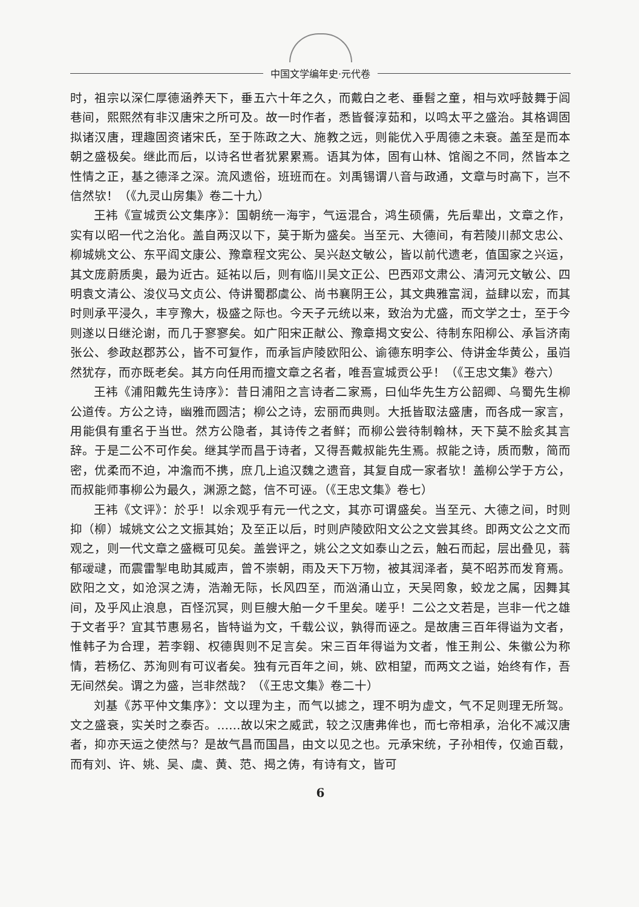中国文学编年史·元代卷
时，祖宗以深仁厚德涵养天下，垂五六十年之久，而戴白之老、垂髫之童，相与欢呼鼓舞于闾巷间，熙熙然有非汉唐宋之所可及。故一时作者，悉皆餐淳茹和，以鸣太平之盛治。其格调固拟诸汉唐，理趣固资诸宋氏，至于陈政之大、施教之远，则能优入乎周德之未衰。盖至是而本朝之盛极矣。继此而后，以诗名世者犹累累焉。语其为体，固有山林、馆阁之不同，然皆本之性情之正，基之德泽之深。流风遗俗，班班而在。刘禹锡谓八音与政通，文章与时高下，岂不信然欤！（《九灵山房集》卷二十九）
王袆《宣城贡公文集序》：国朝统一海宇，气运混合，鸿生硕儒，先后辈出，文章之作，实有以昭一代之治化。盖自两汉以下，莫于斯为盛矣。当至元、大德间，有若陵川郝文忠公、柳城姚文公、东平阎文康公、豫章程文宪公、吴兴赵文敏公，皆以前代遗老，值国家之兴运，其文庞蔚质奥，最为近古。延祐以后，则有临川吴文正公、巴西邓文肃公、清河元文敏公、四明袁文清公、浚仪马文贞公、侍讲蜀郡虞公、尚书襄阴王公，其文典雅富润，益肆以宏，而其时则承平浸久，丰亨豫大，极盛之际也。今天子元统以来，致治为尤盛，而文学之士，至于今则遂以日继沦谢，而几于寥寥矣。如广阳宋正献公、豫章揭文安公、待制东阳柳公、承旨济南张公、参政赵郡苏公，皆不可复作，而承旨庐陵欧阳公、谕德东明李公、侍讲金华黄公，虽岿然犹存，而亦既老矣。其方向任用而擅文章之名者，唯吾宣城贡公乎！（《王忠文集》卷六）
王袆《浦阳戴先生诗序》：昔日浦阳之言诗者二家焉，曰仙华先生方公韶卿、乌蜀先生柳公道传。方公之诗，幽雅而圆洁；柳公之诗，宏丽而典则。大抵皆取法盛唐，而各成一家言，用能俱有重名于当世。然方公隐者，其诗传之者鲜；而柳公尝待制翰林，天下莫不脍炙其言辞。于是二公不可作矣。继其学而昌于诗者，又得吾戴叔能先生焉。叔能之诗，质而敷，简而密，优柔而不迫，冲澹而不携，庶几上追汉魏之遗音，其复自成一家者欤！盖柳公学于方公，而叔能师事柳公为最久，渊源之懿，信不可诬。（《王忠文集》卷七）
王袆《文评》：於乎！以余观乎有元一代之文，其亦可谓盛矣。当至元、大德之间，时则抑（柳）城姚文公之文振其始；及至正以后，时则庐陵欧阳文公之文尝其终。即两文公之文而观之，则一代文章之盛概可见矣。盖尝评之，姚公之文如泰山之云，触石而起，层出叠见，蓊郁叆叇，而震雷掣电助其威声，曾不崇朝，雨及天下万物，被其润泽者，莫不昭苏而发育焉。欧阳之文，如沧溟之涛，浩瀚无际，长风四至，而汹涌山立，天吴罔象，蛟龙之属，因舞其间，及乎风止浪息，百怪沉冥，则巨艘大舶一夕千里矣。嗟乎！二公之文若是，岂非一代之雄于文者乎？宜其节惠易名，皆特谥为文，千载公议，孰得而诬之。是故唐三百年得谥为文者，惟韩子为合理，若李翱、权德舆则不足言矣。宋三百年得谥为文者，惟王荆公、朱徽公为称情，若杨亿、苏洵则有可议者矣。独有元百年之间，姚、欧相望，而两文之谥，始终有作，吾无间然矣。谓之为盛，岂非然哉？（《王忠文集》卷二十）
刘基《苏平仲文集序》：文以理为主，而气以摅之，理不明为虚文，气不足则理无所驾。文之盛衰，实关时之泰否。……故以宋之威武，较之汉唐弗侔也，而七帝相承，治化不减汉唐者，抑亦天运之使然与？是故气昌而国昌，由文以见之也。元承宋统，子孙相传，仅逾百载，而有刘、许、姚、吴、虞、黄、范、揭之俦，有诗有文，皆可
6